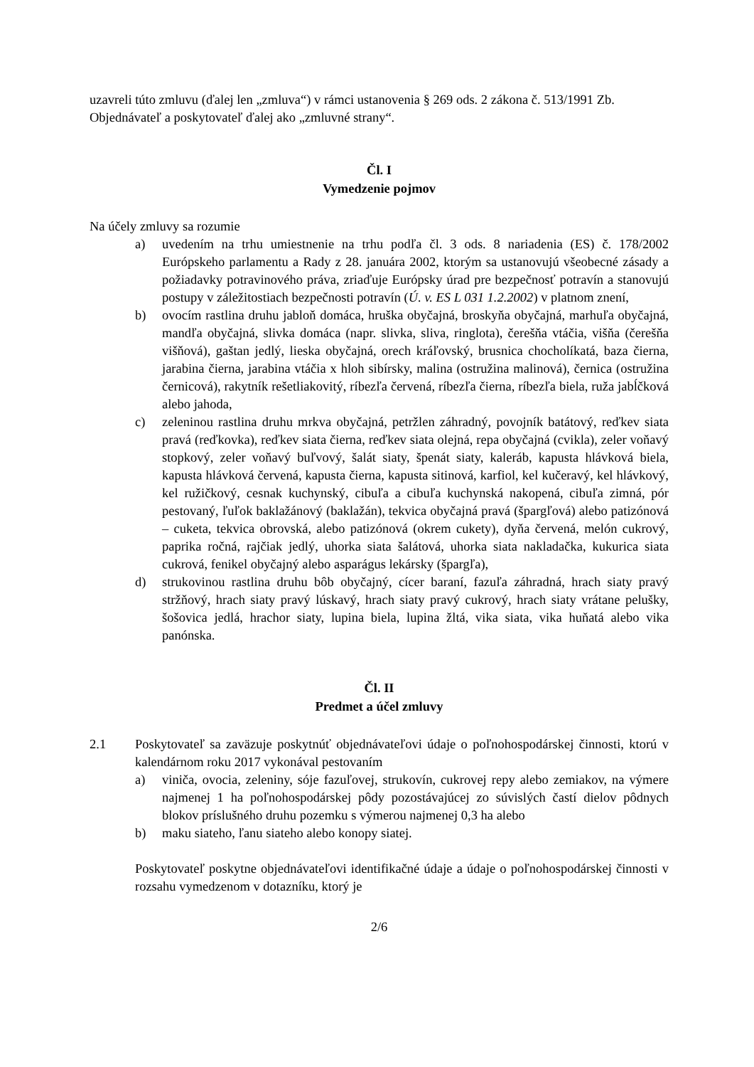uzavreli túto zmluvu (ďalej len „zmluva“) v rámci ustanovenia § 269 ods. 2 zákona č. 513/1991 Zb.
Objednávateľ a poskytovateľ ďalej ako „zmluvné strany“.
Čl. I
Vymedzenie pojmov
Na účely zmluvy sa rozumie
a) uvedením na trhu umiestnenie na trhu podľa čl. 3 ods. 8 nariadenia (ES) č. 178/2002 Európskeho parlamentu a Rady z 28. januára 2002, ktorým sa ustanovujú všeobecné zásady a požiadavky potravinového práva, zriaďuje Európsky úrad pre bezpečnosť potravín a stanovujú postupy v záležitostiach bezpečnosti potravín (Ú. v. ES L 031 1.2.2002) v platnom znení,
b) ovocím rastlina druhu jabloň domáca, hruška obyčajná, broskyňa obyčajná, marhuľa obyčajná, mandľa obyčajná, slivka domáca (napr. slivka, sliva, ringlota), čerešňa vtáčia, višňa (čerešňa višňová), gaštan jedlý, lieska obyčajná, orech kráľovský, brusnica chocholíkatá, baza čierna, jarabina čierna, jarabina vtáčia x hloh sibírsky, malina (ostružina malinová), černica (ostružina černicová), rakytník rešetliakovitý, ríbezľa červená, ríbezľa čierna, ríbezľa biela, ruža jabĺčková alebo jahoda,
c) zeleninou rastlina druhu mrkva obyčajná, petržlen záhradný, povojník batátový, reďkev siata pravá (reďkovka), reďkev siata čierna, reďkev siata olejná, repa obyčajná (cvikla), zeler voňavý stopkový, zeler voňavý buľvový, šalát siaty, špenát siaty, kaleráb, kapusta hlávková biela, kapusta hlávková červená, kapusta čierna, kapusta sitinová, karfiol, kel kučeravý, kel hlávkový, kel ružičkový, cesnak kuchynský, cibuľa a cibuľa kuchynská nakopená, cibuľa zimná, pór pestovaný, ľuľok baklažánový (baklažán), tekvica obyčajná pravá (špargľová) alebo patizónová – cuketa, tekvica obrovská, alebo patizónová (okrem cukety), dyňa červená, melón cukrový, paprika ročná, rajčiak jedlý, uhorka siata šalátová, uhorka siata nakladačka, kukurica siata cukrová, fenikel obyčajný alebo asparágus lekársky (špargľa),
d) strukovinou rastlina druhu bôb obyčajný, cícer baraní, fazuľa záhradná, hrach siaty pravý stržňový, hrach siaty pravý lúskavý, hrach siaty pravý cukrový, hrach siaty vrátane pelušky, šošovica jedlá, hrachor siaty, lupina biela, lupina žltá, vika siata, vika huňatá alebo vika panónska.
Čl. II
Predmet a účel zmluvy
2.1 Poskytovateľ sa zaväzuje poskytnúť objednávateľovi údaje o poľnohospodárskej činnosti, ktorú v kalendárnom roku 2017 vykonával pestovaním
a) viniča, ovocia, zeleniny, sóje fazuľovej, strukovín, cukrovej repy alebo zemiakov, na výmere najmenej 1 ha poľnohospodárskej pôdy pozostávajúcej zo súvislých častí dielov pôdnych blokov príslušného druhu pozemku s výmerou najmenej 0,3 ha alebo
b) maku siateho, ľanu siateho alebo konopy siatej.
Poskytovateľ poskytne objednávateľovi identifikačné údaje a údaje o poľnohospodárskej činnosti v rozsahu vymedzenom v dotazníku, ktorý je
2/6